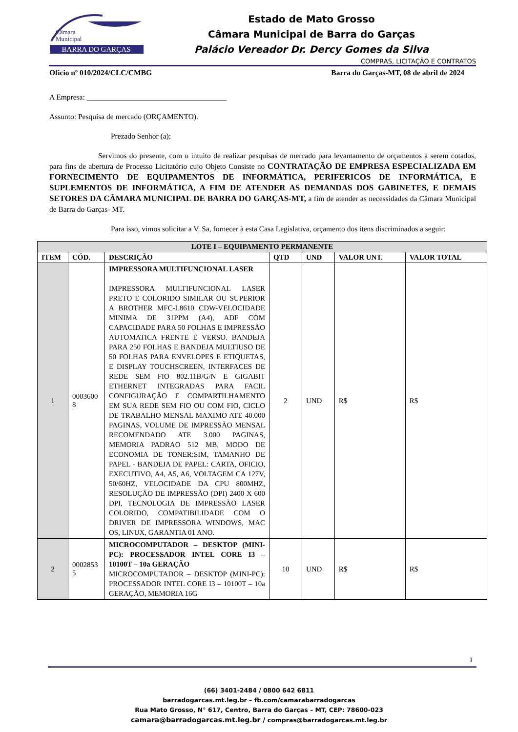BARRA DO GARÇAS
Câmara
Municipal
Estado de Mato Grosso
Câmara Municipal de Barra do Garças
Palácio Vereador Dr. Dercy Gomes da Silva
COMPRAS, LICITAÇÃO E CONTRATOS
Oficio nº 010/2024/CLC/CMBG Barra do Garças-MT, 08 de abril de 2024
A Empresa: _____________________________________
Assunto: Pesquisa de mercado (ORÇAMENTO).
Prezado Senhor (a);
Servimos do presente, com o intuito de realizar pesquisas de mercado para levantamento de orçamentos a serem cotados, para fins de abertura de Processo Licitatório cujo Objeto Consiste no CONTRATAÇÃO DE EMPRESA ESPECIALIZADA EM FORNECIMENTO DE EQUIPAMENTOS DE INFORMÁTICA, PERIFERICOS DE INFORMÁTICA, E SUPLEMENTOS DE INFORMÁTICA, A FIM DE ATENDER AS DEMANDAS DOS GABINETES, E DEMAIS SETORES DA CÂMARA MUNICIPAL DE BARRA DO GARÇAS-MT, a fim de atender as necessidades da Câmara Municipal de Barra do Garças- MT.
Para isso, vimos solicitar a V. Sa, fornecer à esta Casa Legislativa, orçamento dos itens discriminados a seguir:
| LOTE I – EQUIPAMENTO PERMANENTE | | | | | | |
| --- | --- | --- | --- | --- | --- | --- |
| ITEM | CÓD. | DESCRIÇÃO | QTD | UND | VALOR UNT. | VALOR TOTAL |
| 1 | 0003600 8 | IMPRESSORA MULTIFUNCIONAL LASER IMPRESSORA MULTIFUNCIONAL LASER PRETO E COLORIDO SIMILAR OU SUPERIOR A BROTHER MFC-L8610 CDW-VELOCIDADE MINIMA DE 31PPM (A4), ADF COM CAPACIDADE PARA 50 FOLHAS E IMPRESSÃO AUTOMATICA FRENTE E VERSO. BANDEJA PARA 250 FOLHAS E BANDEJA MULTIUSO DE 50 FOLHAS PARA ENVELOPES E ETIQUETAS, E DISPLAY TOUCHSCREEN, INTERFACES DE REDE SEM FIO 802.11B/G/N E GIGABIT ETHERNET INTEGRADAS PARA FACIL CONFIGURAÇÃO E COMPARTILHAMENTO EM SUA REDE SEM FIO OU COM FIO, CICLO DE TRABALHO MENSAL MAXIMO ATE 40.000 PAGINAS, VOLUME DE IMPRESSÃO MENSAL RECOMENDADO ATE 3.000 PAGINAS, MEMORIA PADRAO 512 MB, MODO DE ECONOMIA DE TONER:SIM, TAMANHO DE PAPEL - BANDEJA DE PAPEL: CARTA, OFICIO, EXECUTIVO, A4, A5, A6, VOLTAGEM CA 127V, 50/60HZ, VELOCIDADE DA CPU 800MHZ, RESOLUÇÃO DE IMPRESSÃO (DPI) 2400 X 600 DPI, TECNOLOGIA DE IMPRESSÃO LASER COLORIDO, COMPATIBILIDADE COM O DRIVER DE IMPRESSORA WINDOWS, MAC OS, LINUX, GARANTIA 01 ANO. | 2 | UND | R$ | R$ |
| 2 | 0002853 5 | MICROCOMPUTADOR – DESKTOP (MINI-PC): PROCESSADOR INTEL CORE I3 – 10100T – 10a GERAÇÃO MICROCOMPUTADOR – DESKTOP (MINI-PC): PROCESSADOR INTEL CORE I3 – 10100T – 10a GERAÇÃO, MEMORIA 16G | 10 | UND | R$ | R$ |
1
(66) 3401-2484 / 0800 642 6811
barradogarcas.mt.leg.br – fb.com/camarabarradogarcas
Rua Mato Grosso, N° 617, Centro, Barra do Garças – MT, CEP: 78600-023
camara@barradogarcas.mt.leg.br / compras@barradogarcas.mt.leg.br